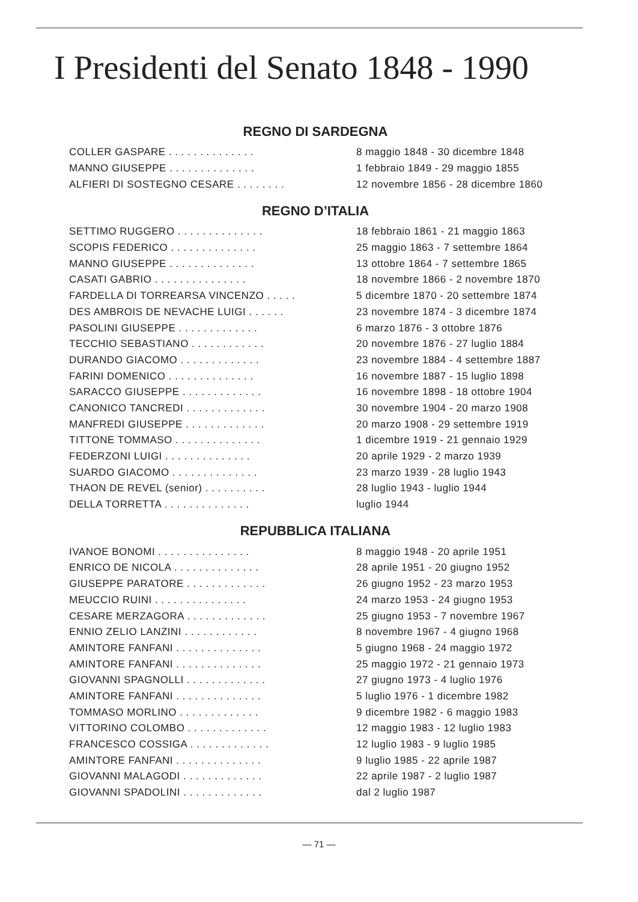I Presidenti del Senato 1848 - 1990
REGNO DI SARDEGNA
| COLLER GASPARE . . . . . . . . . . . . . . | 8 maggio 1848 - 30 dicembre 1848 |
| MANNO GIUSEPPE . . . . . . . . . . . . . . | 1 febbraio 1849 - 29 maggio 1855 |
| ALFIERI DI SOSTEGNO CESARE . . . . . . . . | 12 novembre 1856 - 28 dicembre 1860 |
REGNO D’ITALIA
| SETTIMO RUGGERO . . . . . . . . . . . . . . | 18 febbraio 1861 - 21 maggio 1863 |
| SCOPIS FEDERICO . . . . . . . . . . . . . . | 25 maggio 1863 - 7 settembre 1864 |
| MANNO GIUSEPPE . . . . . . . . . . . . . . | 13 ottobre 1864 - 7 settembre 1865 |
| CASATI GABRIO . . . . . . . . . . . . . . . | 18 novembre 1866 - 2 novembre 1870 |
| FARDELLA DI TORREARSA VINCENZO . . . . . | 5 dicembre 1870 - 20 settembre 1874 |
| DES AMBROIS DE NEVACHE LUIGI . . . . . . | 23 novembre 1874 - 3 dicembre 1874 |
| PASOLINI GIUSEPPE . . . . . . . . . . . . . | 6 marzo 1876 - 3 ottobre 1876 |
| TECCHIO SEBASTIANO . . . . . . . . . . . . | 20 novembre 1876 - 27 luglio 1884 |
| DURANDO GIACOMO . . . . . . . . . . . . . | 23 novembre 1884 - 4 settembre 1887 |
| FARINI DOMENICO . . . . . . . . . . . . . . | 16 novembre 1887 - 15 luglio 1898 |
| SARACCO GIUSEPPE . . . . . . . . . . . . . | 16 novembre 1898 - 18 ottobre 1904 |
| CANONICO TANCREDI . . . . . . . . . . . . . | 30 novembre 1904 - 20 marzo 1908 |
| MANFREDI GIUSEPPE . . . . . . . . . . . . . | 20 marzo 1908 - 29 settembre 1919 |
| TITTONE TOMMASO . . . . . . . . . . . . . . | 1 dicembre 1919 - 21 gennaio 1929 |
| FEDERZONI LUIGI . . . . . . . . . . . . . . | 20 aprile 1929 - 2 marzo 1939 |
| SUARDO GIACOMO . . . . . . . . . . . . . . | 23 marzo 1939 - 28 luglio 1943 |
| THAON DE REVEL (senior) . . . . . . . . . . | 28 luglio 1943 - luglio 1944 |
| DELLA TORRETTA . . . . . . . . . . . . . . | luglio 1944 |
REPUBBLICA ITALIANA
| IVANOE BONOMI . . . . . . . . . . . . . . . | 8 maggio 1948 - 20 aprile 1951 |
| ENRICO DE NICOLA . . . . . . . . . . . . . . | 28 aprile 1951 - 20 giugno 1952 |
| GIUSEPPE PARATORE . . . . . . . . . . . . . | 26 giugno 1952 - 23 marzo 1953 |
| MEUCCIO RUINI . . . . . . . . . . . . . . . | 24 marzo 1953 - 24 giugno 1953 |
| CESARE MERZAGORA . . . . . . . . . . . . . | 25 giugno 1953 - 7 novembre 1967 |
| ENNIO ZELIO LANZINI . . . . . . . . . . . . | 8 novembre 1967 - 4 giugno 1968 |
| AMINTORE FANFANI . . . . . . . . . . . . . . | 5 giugno 1968 - 24 maggio 1972 |
| AMINTORE FANFANI . . . . . . . . . . . . . . | 25 maggio 1972 - 21 gennaio 1973 |
| GIOVANNI SPAGNOLLI . . . . . . . . . . . . . | 27 giugno 1973 - 4 luglio 1976 |
| AMINTORE FANFANI . . . . . . . . . . . . . . | 5 luglio 1976 - 1 dicembre 1982 |
| TOMMASO MORLINO . . . . . . . . . . . . . | 9 dicembre 1982 - 6 maggio 1983 |
| VITTORINO COLOMBO . . . . . . . . . . . . . | 12 maggio 1983 - 12 luglio 1983 |
| FRANCESCO COSSIGA . . . . . . . . . . . . . | 12 luglio 1983 - 9 luglio 1985 |
| AMINTORE FANFANI . . . . . . . . . . . . . . | 9 luglio 1985 - 22 aprile 1987 |
| GIOVANNI MALAGODI . . . . . . . . . . . . . | 22 aprile 1987 - 2 luglio 1987 |
| GIOVANNI SPADOLINI . . . . . . . . . . . . . | dal 2 luglio 1987 |
— 71 —